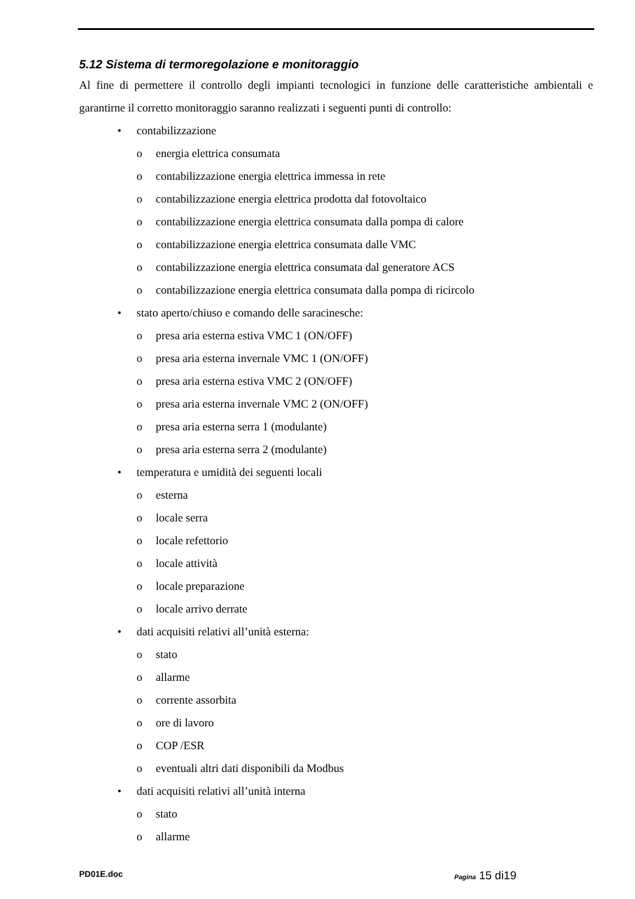5.12 Sistema di termoregolazione e monitoraggio
Al fine di permettere il controllo degli impianti tecnologici in funzione delle caratteristiche ambientali e garantirne il corretto monitoraggio saranno realizzati i seguenti punti di controllo:
• contabilizzazione
o energia elettrica consumata
o contabilizzazione energia elettrica immessa in rete
o contabilizzazione energia elettrica prodotta dal fotovoltaico
o contabilizzazione energia elettrica consumata dalla pompa di calore
o contabilizzazione energia elettrica consumata dalle VMC
o contabilizzazione energia elettrica consumata dal generatore ACS
o contabilizzazione energia elettrica consumata dalla pompa di ricircolo
• stato aperto/chiuso e comando delle saracinesche:
o presa aria esterna estiva VMC 1 (ON/OFF)
o presa aria esterna invernale VMC 1 (ON/OFF)
o presa aria esterna estiva VMC 2 (ON/OFF)
o presa aria esterna invernale VMC 2 (ON/OFF)
o presa aria esterna serra 1 (modulante)
o presa aria esterna serra 2 (modulante)
• temperatura e umidità dei seguenti locali
o esterna
o locale serra
o locale refettorio
o locale attività
o locale preparazione
o locale arrivo derrate
• dati acquisiti relativi all’unità esterna:
o stato
o allarme
o corrente assorbita
o ore di lavoro
o COP /ESR
o eventuali altri dati disponibili da Modbus
• dati acquisiti relativi all’unità interna
o stato
o allarme
PD01E.doc Pagina 15 di19